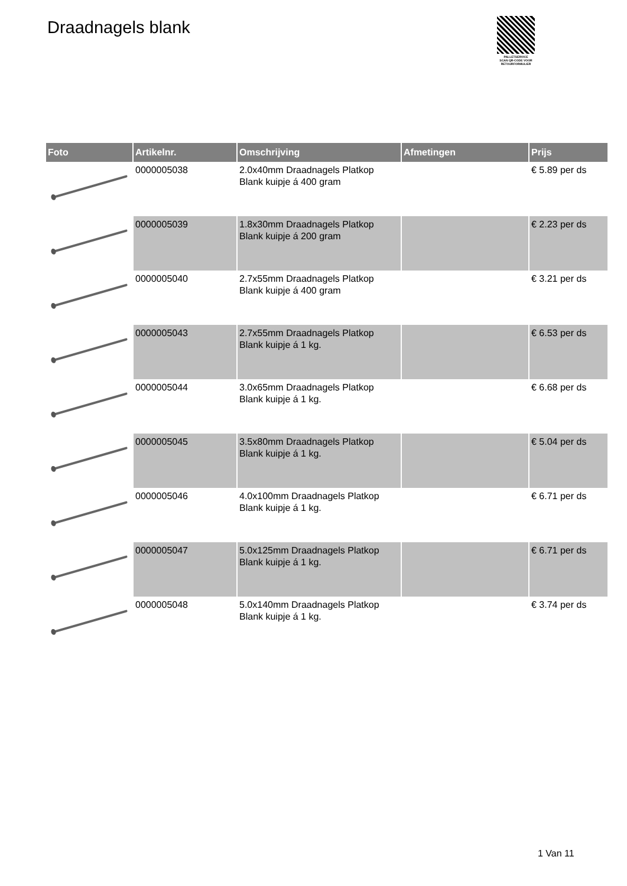Draadnagels blank
PALLETSERVICE
SCAN QR-CODE VOOR
RETOURFORMULIER
| Foto | Artikelnr. | Omschrijving | Afmetingen | Prijs |
| --- | --- | --- | --- | --- |
| | 0000005038 | 2.0x40mm Draadnagels Platkop Blank kuipje á 400 gram | | € 5.89 per ds |
| | 0000005039 | 1.8x30mm Draadnagels Platkop Blank kuipje á 200 gram | | € 2.23 per ds |
| | 0000005040 | 2.7x55mm Draadnagels Platkop Blank kuipje á 400 gram | | € 3.21 per ds |
| | 0000005043 | 2.7x55mm Draadnagels Platkop Blank kuipje á 1 kg. | | € 6.53 per ds |
| | 0000005044 | 3.0x65mm Draadnagels Platkop Blank kuipje á 1 kg. | | € 6.68 per ds |
| | 0000005045 | 3.5x80mm Draadnagels Platkop Blank kuipje á 1 kg. | | € 5.04 per ds |
| | 0000005046 | 4.0x100mm Draadnagels Platkop Blank kuipje á 1 kg. | | € 6.71 per ds |
| | 0000005047 | 5.0x125mm Draadnagels Platkop Blank kuipje á 1 kg. | | € 6.71 per ds |
| | 0000005048 | 5.0x140mm Draadnagels Platkop Blank kuipje á 1 kg. | | € 3.74 per ds |
1 Van 11